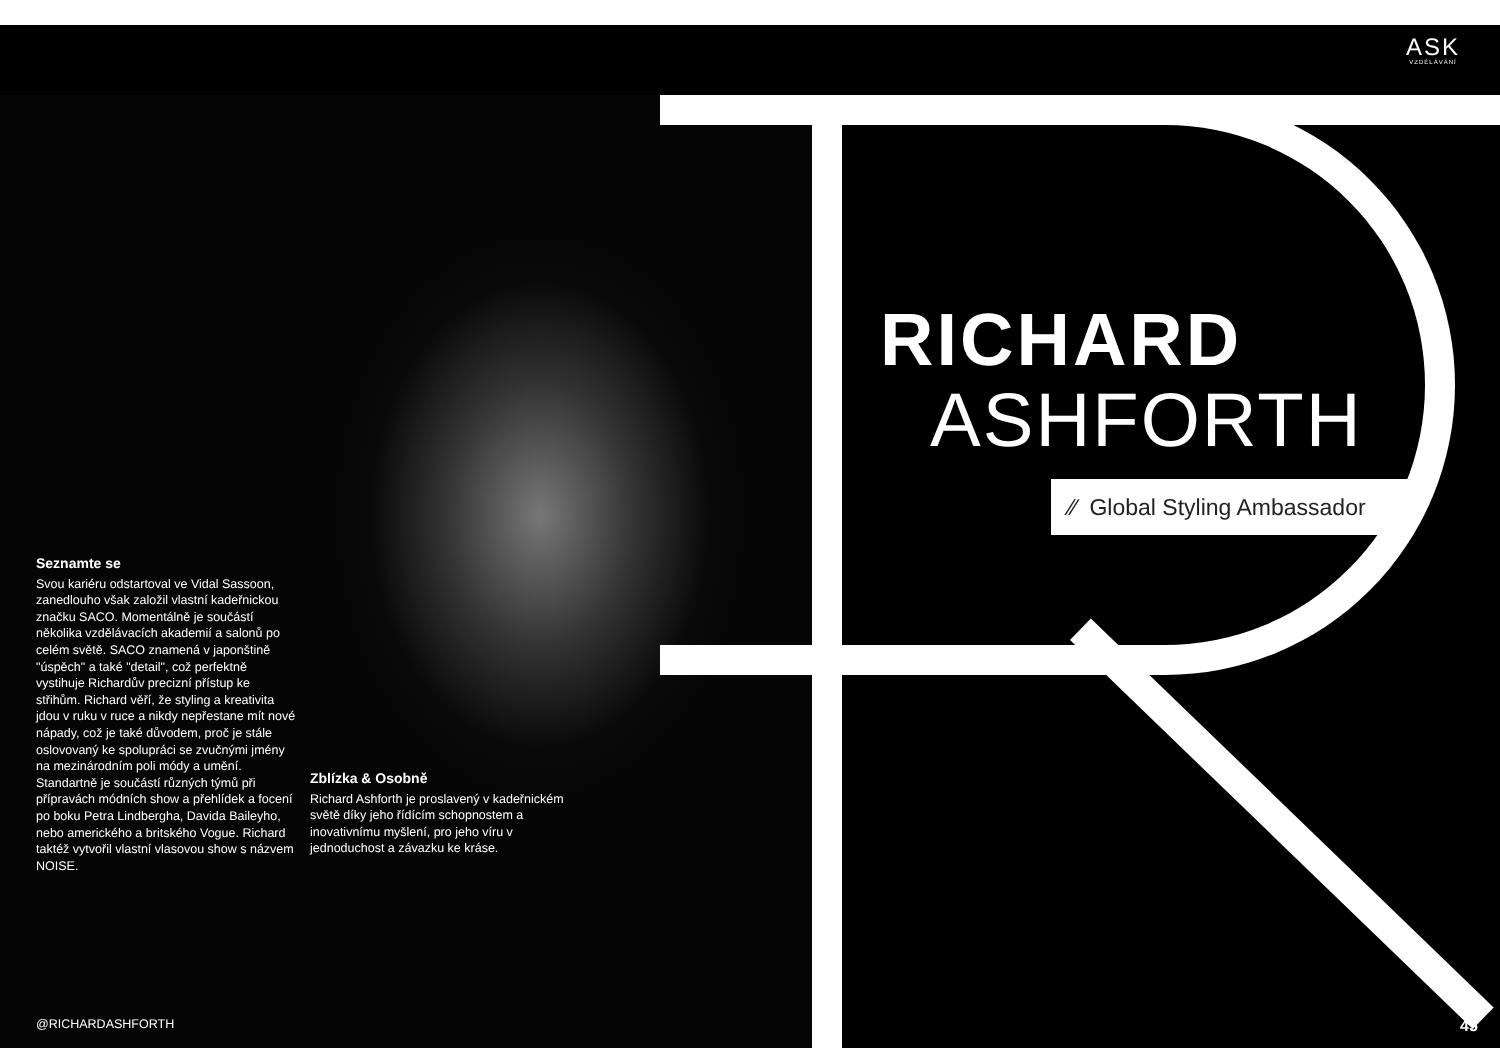ASK
VZDĚLÁVÁNÍ
RICHARD
ASHFORTH
⁄⁄ Global Styling Ambassador
Seznamte se
Svou kariéru odstartoval ve Vidal Sassoon, zanedlouho však založil vlastní kadeřnickou značku SACO. Momentálně je součástí několika vzdělávacích akademií a salonů po celém světě. SACO znamená v japonštině "úspěch" a také "detail", což perfektně vystihuje Richardův precizní přístup ke střihům. Richard věří, že styling a kreativita jdou v ruku v ruce a nikdy nepřestane mít nové nápady, což je také důvodem, proč je stále oslovovaný ke spolupráci se zvučnými jmény na mezinárodním poli módy a umění. Standartně je součástí různých týmů při přípravách módních show a přehlídek a focení po boku Petra Lindbergha, Davida Baileyho, nebo amerického a britského Vogue. Richard taktéž vytvořil vlastní vlasovou show s názvem NOISE.
Zblízka & Osobně
Richard Ashforth je proslavený v kadeřnickém světě díky jeho řídícím schopnostem a inovativnímu myšlení, pro jeho víru v jednoduchost a závazku ke kráse.
@RICHARDASHFORTH 45